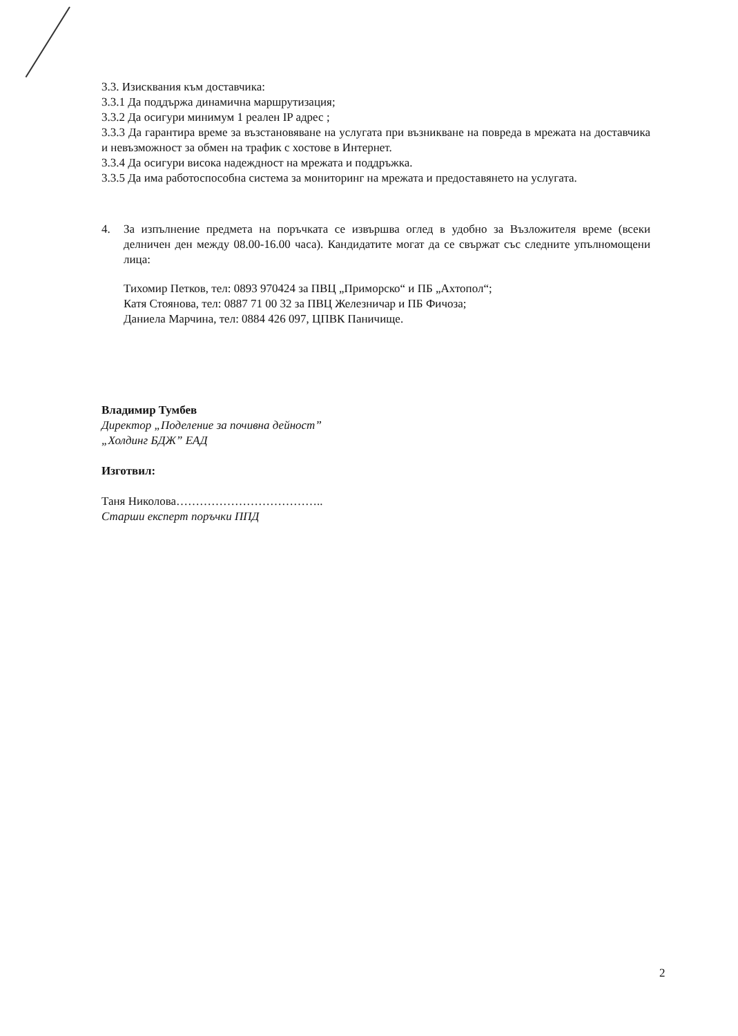3.3. Изисквания към доставчика:
3.3.1 Да поддържа динамична маршрутизация;
3.3.2 Да осигури минимум 1 реален IP адрес ;
3.3.3 Да гарантира време за възстановяване на услугата при възникване на повреда в мрежата на доставчика и невъзможност за обмен на трафик с хостове в Интернет.
3.3.4 Да осигури висока надеждност на мрежата и поддръжка.
3.3.5 Да има работоспособна система за мониторинг на мрежата и предоставянето на услугата.
4. За изпълнение предмета на поръчката се извършва оглед в удобно за Възложителя време (всеки делничен ден между 08.00-16.00 часа). Кандидатите могат да се свържат със следните упълномощени лица:
Тихомир Петков, тел: 0893 970424 за ПВЦ „Приморско“ и ПБ „Ахтопол“;
Катя Стоянова, тел: 0887 71 00 32 за ПВЦ Железничар и ПБ Фичоза;
Даниела Марчина, тел: 0884 426 097, ЦПВК Паничище.
Владимир Тумбев
Директор „Поделение за почивна дейност”
„Холдинг БДЖ” ЕАД
Изготвил:
Таня Николова………………………………..
Старши експерт поръчки ППД
2